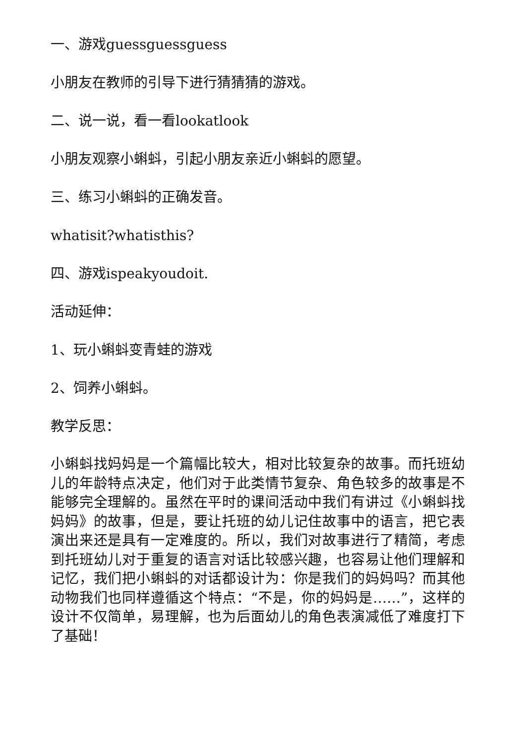一、游戏guessguessguess
小朋友在教师的引导下进行猜猜猜的游戏。
二、说一说，看一看lookatlook
小朋友观察小蝌蚪，引起小朋友亲近小蝌蚪的愿望。
三、练习小蝌蚪的正确发音。
whatisit?whatisthis?
四、游戏ispeakyoudoit.
活动延伸：
1、玩小蝌蚪变青蛙的游戏
2、饲养小蝌蚪。
教学反思：
小蝌蚪找妈妈是一个篇幅比较大，相对比较复杂的故事。而托班幼儿的年龄特点决定，他们对于此类情节复杂、角色较多的故事是不能够完全理解的。虽然在平时的课间活动中我们有讲过《小蝌蚪找妈妈》的故事，但是，要让托班的幼儿记住故事中的语言，把它表演出来还是具有一定难度的。所以，我们对故事进行了精简，考虑到托班幼儿对于重复的语言对话比较感兴趣，也容易让他们理解和记忆，我们把小蝌蚪的对话都设计为：你是我们的妈妈吗？而其他动物我们也同样遵循这个特点：“不是，你的妈妈是……”，这样的设计不仅简单，易理解，也为后面幼儿的角色表演减低了难度打下了基础！